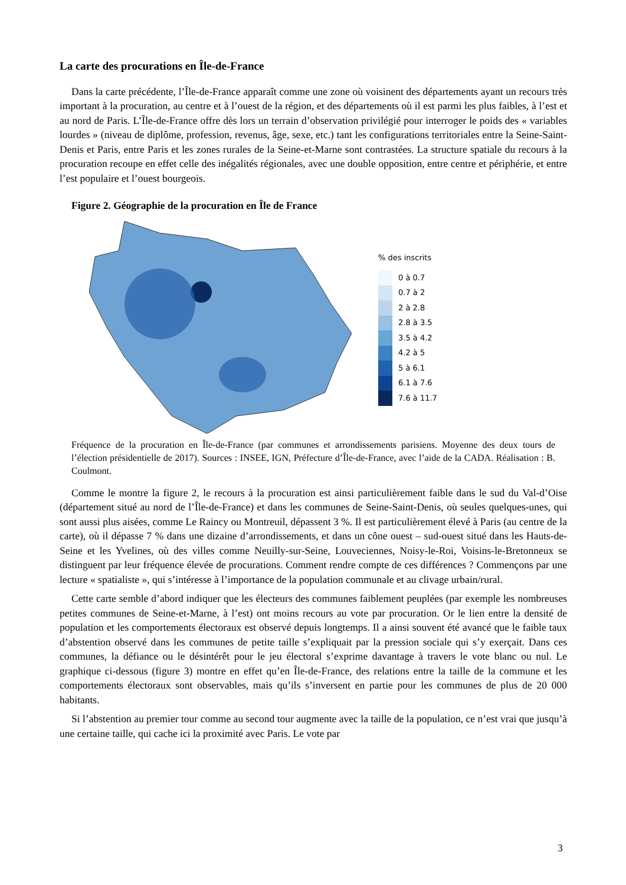La carte des procurations en Île-de-France
Dans la carte précédente, l’Île-de-France apparaît comme une zone où voisinent des départements ayant un recours très important à la procuration, au centre et à l’ouest de la région, et des départements où il est parmi les plus faibles, à l’est et au nord de Paris. L’Île-de-France offre dès lors un terrain d’observation privilégié pour interroger le poids des « variables lourdes » (niveau de diplôme, profession, revenus, âge, sexe, etc.) tant les configurations territoriales entre la Seine-Saint-Denis et Paris, entre Paris et les zones rurales de la Seine-et-Marne sont contrastées. La structure spatiale du recours à la procuration recoupe en effet celle des inégalités régionales, avec une double opposition, entre centre et périphérie, et entre l’est populaire et l’ouest bourgeois.
Figure 2. Géographie de la procuration en Île de France
% des inscrits
0 à 0.7
0.7 à 2
2 à 2.8
2.8 à 3.5
3.5 à 4.2
4.2 à 5
5 à 6.1
6.1 à 7.6
7.6 à 11.7
Fréquence de la procuration en Île-de-France (par communes et arrondissements parisiens. Moyenne des deux tours de l’élection présidentielle de 2017). Sources : INSEE, IGN, Préfecture d’Île-de-France, avec l’aide de la CADA. Réalisation : B. Coulmont.
Comme le montre la figure 2, le recours à la procuration est ainsi particulièrement faible dans le sud du Val-d’Oise (département situé au nord de l’Île-de-France) et dans les communes de Seine-Saint-Denis, où seules quelques-unes, qui sont aussi plus aisées, comme Le Raincy ou Montreuil, dépassent 3 %. Il est particulièrement élevé à Paris (au centre de la carte), où il dépasse 7 % dans une dizaine d’arrondissements, et dans un cône ouest – sud-ouest situé dans les Hauts-de-Seine et les Yvelines, où des villes comme Neuilly-sur-Seine, Louveciennes, Noisy-le-Roi, Voisins-le-Bretonneux se distinguent par leur fréquence élevée de procurations. Comment rendre compte de ces différences ? Commençons par une lecture « spatialiste », qui s’intéresse à l’importance de la population communale et au clivage urbain/rural.
Cette carte semble d’abord indiquer que les électeurs des communes faiblement peuplées (par exemple les nombreuses petites communes de Seine-et-Marne, à l’est) ont moins recours au vote par procuration. Or le lien entre la densité de population et les comportements électoraux est observé depuis longtemps. Il a ainsi souvent été avancé que le faible taux d’abstention observé dans les communes de petite taille s’expliquait par la pression sociale qui s’y exerçait. Dans ces communes, la défiance ou le désintérêt pour le jeu électoral s’exprime davantage à travers le vote blanc ou nul. Le graphique ci-dessous (figure 3) montre en effet qu’en Île-de-France, des relations entre la taille de la commune et les comportements électoraux sont observables, mais qu’ils s’inversent en partie pour les communes de plus de 20 000 habitants.
Si l’abstention au premier tour comme au second tour augmente avec la taille de la population, ce n’est vrai que jusqu’à une certaine taille, qui cache ici la proximité avec Paris. Le vote par
3